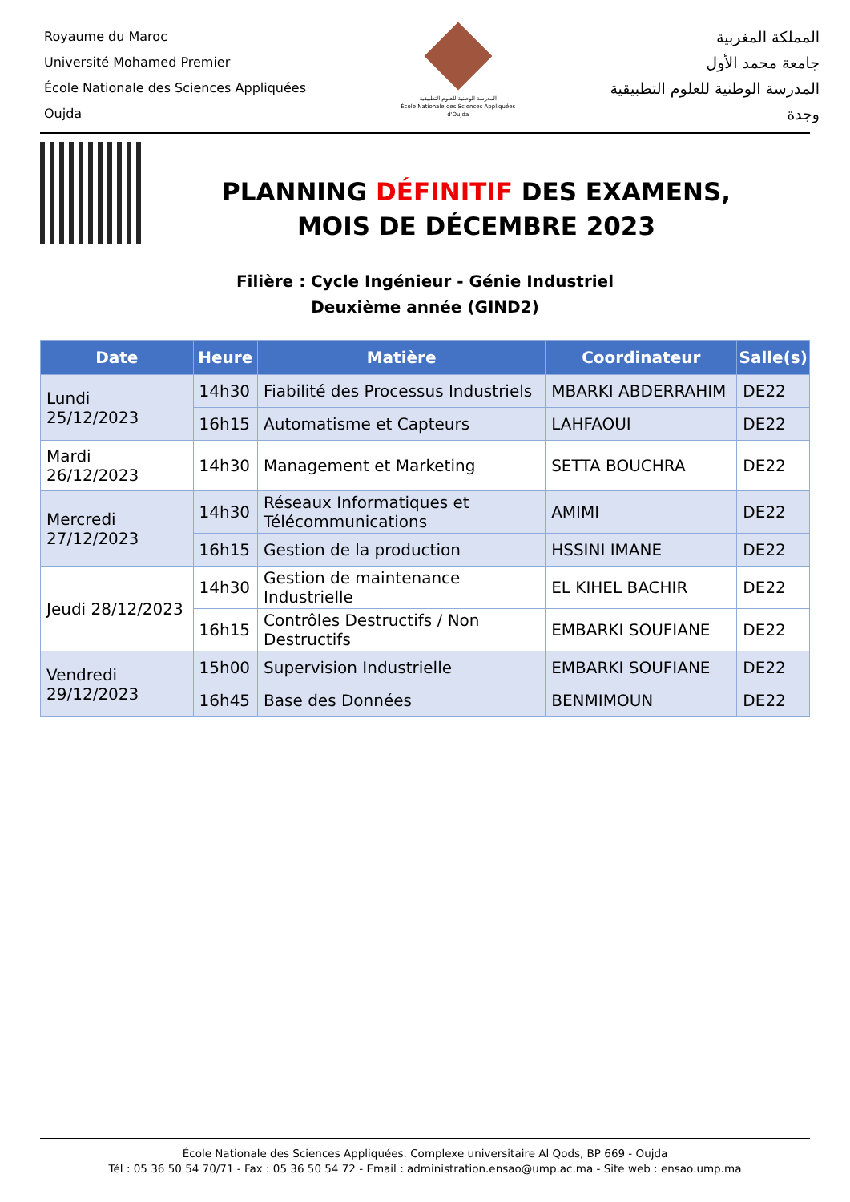Royaume du Maroc
Université Mohamed Premier
École Nationale des Sciences Appliquées
Oujda
المدرسة الوطنية للعلوم التطبيقية
École Nationale des Sciences Appliquées d'Oujda
المملكة المغربية
جامعة محمد الأول
المدرسة الوطنية للعلوم التطبيقية
وجدة
PLANNING DÉFINITIF DES EXAMENS,
MOIS DE DÉCEMBRE 2023
Filière : Cycle Ingénieur - Génie Industriel
Deuxième année (GIND2)
| Date | Heure | Matière | Coordinateur | Salle(s) |
| --- | --- | --- | --- | --- |
| Lundi 25/12/2023 | 14h30 | Fiabilité des Processus Industriels | MBARKI ABDERRAHIM | DE22 |
| | 16h15 | Automatisme et Capteurs | LAHFAOUI | DE22 |
| Mardi 26/12/2023 | 14h30 | Management et Marketing | SETTA BOUCHRA | DE22 |
| Mercredi 27/12/2023 | 14h30 | Réseaux Informatiques et Télécommunications | AMIMI | DE22 |
| | 16h15 | Gestion de la production | HSSINI IMANE | DE22 |
| Jeudi 28/12/2023 | 14h30 | Gestion de maintenance Industrielle | EL KIHEL BACHIR | DE22 |
| | 16h15 | Contrôles Destructifs / Non Destructifs | EMBARKI SOUFIANE | DE22 |
| Vendredi 29/12/2023 | 15h00 | Supervision Industrielle | EMBARKI SOUFIANE | DE22 |
| | 16h45 | Base des Données | BENMIMOUN | DE22 |
École Nationale des Sciences Appliquées. Complexe universitaire Al Qods, BP 669 - Oujda
Tél : 05 36 50 54 70/71 - Fax : 05 36 50 54 72 - Email : administration.ensao@ump.ac.ma - Site web : ensao.ump.ma